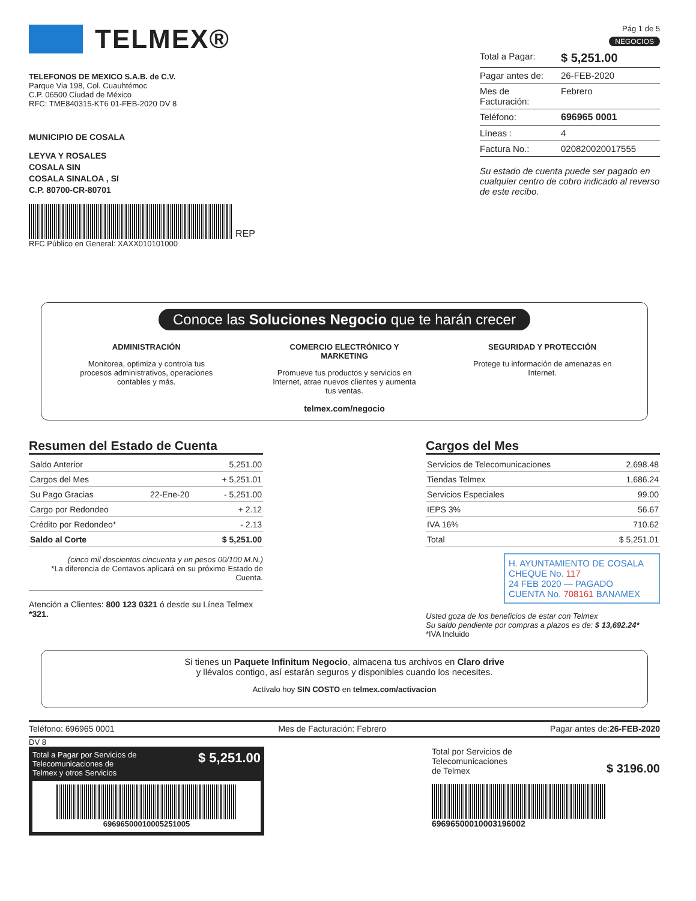TELMEX®
TELEFONOS DE MEXICO S.A.B. de C.V.
Parque Via 198, Col. Cuauhtémoc
C.P. 06500 Ciudad de México
RFC: TME840315-KT6 01-FEB-2020 DV 8
MUNICIPIO DE COSALA
LEYVA Y ROSALES
COSALA SIN
COSALA SINALOA , SI
C.P. 80700-CR-80701
REP
RFC Público en General: XAXX010101000
Pág 1 de 5
NEGOCIOS
Total a Pagar: $ 5,251.00
Pagar antes de: 26-FEB-2020
Mes de Facturación: Febrero
Teléfono: 696965 0001
Líneas : 4
Factura No.: 020820020017555
Su estado de cuenta puede ser pagado en cualquier centro de cobro indicado al reverso de este recibo.
Conoce las Soluciones Negocio que te harán crecer
ADMINISTRACIÓN
Monitorea, optimiza y controla tus procesos administrativos, operaciones contables y más.
COMERCIO ELECTRÓNICO Y MARKETING
Promueve tus productos y servicios en Internet, atrae nuevos clientes y aumenta tus ventas.
SEGURIDAD Y PROTECCIÓN
Protege tu información de amenazas en Internet.
telmex.com/negocio
Resumen del Estado de Cuenta
| Saldo Anterior | | 5,251.00 |
| Cargos del Mes | | + 5,251.01 |
| Su Pago Gracias | 22-Ene-20 | - 5,251.00 |
| Cargo por Redondeo | | + 2.12 |
| Crédito por Redondeo* | | - 2.13 |
| Saldo al Corte | | $ 5,251.00 |
(cinco mil doscientos cincuenta y un pesos 00/100 M.N.)
*La diferencia de Centavos aplicará en su próximo Estado de Cuenta.
Atención a Clientes: 800 123 0321 ó desde su Línea Telmex *321.
Cargos del Mes
| Servicios de Telecomunicaciones | 2,698.48 |
| Tiendas Telmex | 1,686.24 |
| Servicios Especiales | 99.00 |
| IEPS 3% | 56.67 |
| IVA 16% | 710.62 |
| Total | $ 5,251.01 |
H. AYUNTAMIENTO DE COSALA
CHEQUE No. 117
24 FEB 2020 — PAGADO
CUENTA No. 708161 BANAMEX
Usted goza de los beneficios de estar con Telmex
Su saldo pendiente por compras a plazos es de: $ 13,692.24*
*IVA Incluido
Si tienes un Paquete Infinitum Negocio, almacena tus archivos en Claro drive
y llévalos contigo, así estarán seguros y disponibles cuando los necesites.
Actívalo hoy SIN COSTO en telmex.com/activacion
Teléfono: 696965 0001 Mes de Facturación: Febrero Pagar antes de:26-FEB-2020
DV 8
Total a Pagar por Servicios de
Telecomunicaciones de
Telmex y otros Servicios $ 5,251.00
696965000100052510​05
Total por Servicios de
Telecomunicaciones
de Telmex $ 3196.00
696965000100031960​02